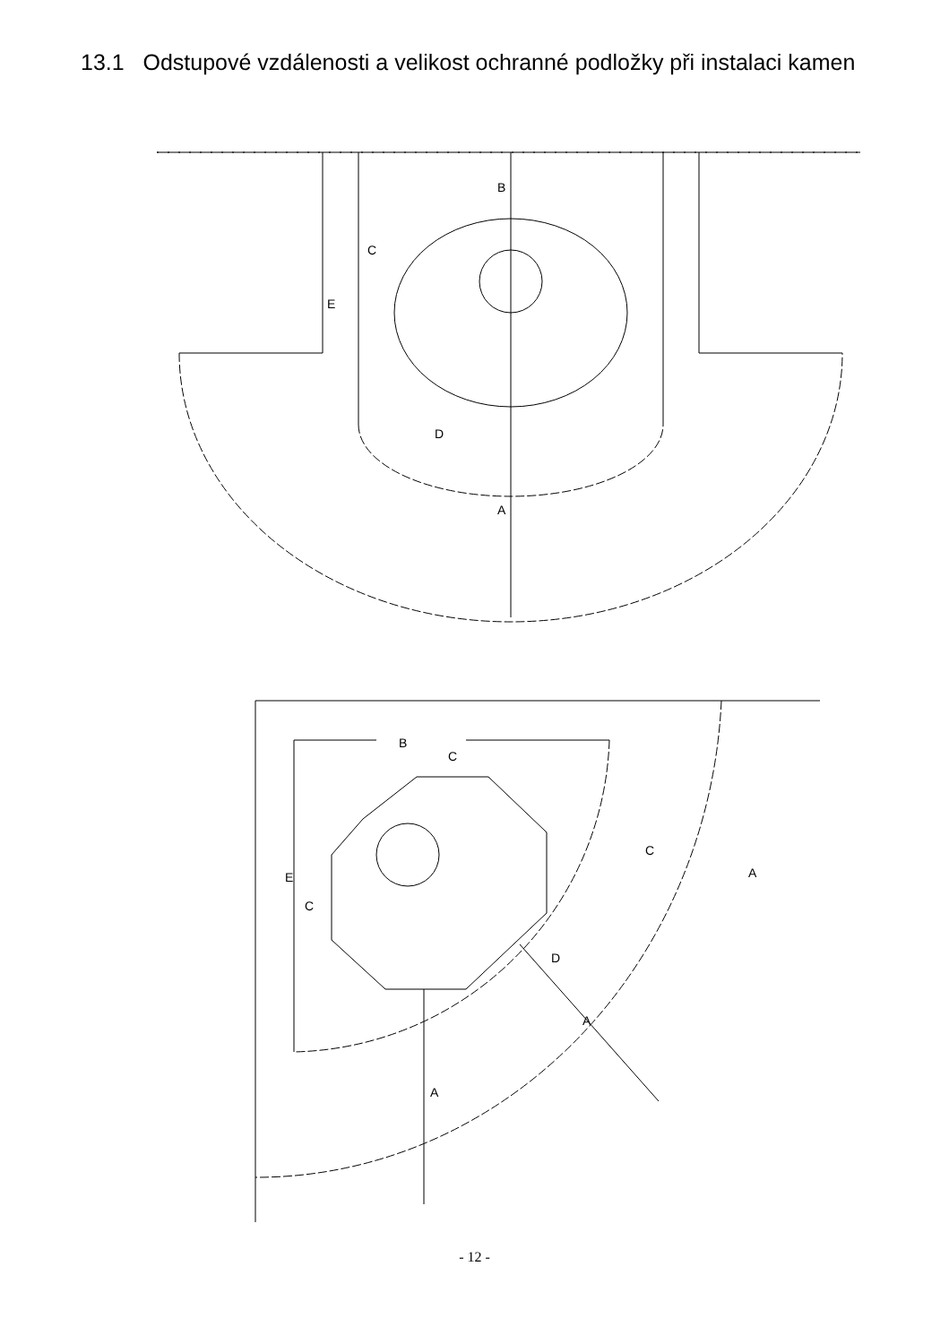13.1 Odstupové vzdálenosti a velikost ochranné podložky při instalaci kamen
B
A
E
C
D
B
C
E
C
D
A
A
C
A
- 12 -